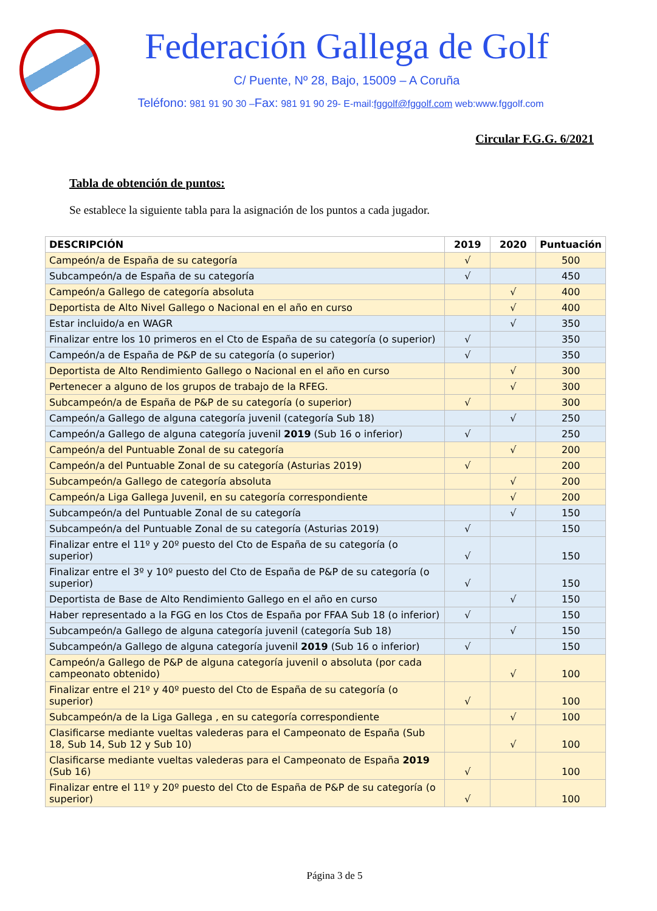Federación Gallega de Golf
C/ Puente, Nº 28, Bajo, 15009 – A Coruña
Teléfono: 981 91 90 30 –Fax: 981 91 90 29- E-mail:fggolf@fggolf.com web:www.fggolf.com
Circular F.G.G. 6/2021
Tabla de obtención de puntos:
Se establece la siguiente tabla para la asignación de los puntos a cada jugador.
| DESCRIPCIÓN | 2019 | 2020 | Puntuación |
| --- | --- | --- | --- |
| Campeón/a de España de su categoría | √ | | 500 |
| Subcampeón/a de España de su categoría | √ | | 450 |
| Campeón/a Gallego de categoría absoluta | | √ | 400 |
| Deportista de Alto Nivel Gallego o Nacional en el año en curso | | √ | 400 |
| Estar incluido/a en WAGR | | √ | 350 |
| Finalizar entre los 10 primeros en el Cto de España de su categoría (o superior) | √ | | 350 |
| Campeón/a de España de P&P de su categoría (o superior) | √ | | 350 |
| Deportista de Alto Rendimiento Gallego o Nacional en el año en curso | | √ | 300 |
| Pertenecer a alguno de los grupos de trabajo de la RFEG. | | √ | 300 |
| Subcampeón/a de España de P&P de su categoría (o superior) | √ | | 300 |
| Campeón/a Gallego de alguna categoría juvenil (categoría Sub 18) | | √ | 250 |
| Campeón/a Gallego de alguna categoría juvenil 2019 (Sub 16 o inferior) | √ | | 250 |
| Campeón/a del Puntuable Zonal de su categoría | | √ | 200 |
| Campeón/a del Puntuable Zonal de su categoría (Asturias 2019) | √ | | 200 |
| Subcampeón/a Gallego de categoría absoluta | | √ | 200 |
| Campeón/a Liga Gallega Juvenil, en su categoría correspondiente | | √ | 200 |
| Subcampeón/a del Puntuable Zonal de su categoría | | √ | 150 |
| Subcampeón/a del Puntuable Zonal de su categoría (Asturias 2019) | √ | | 150 |
| Finalizar entre el 11º y 20º puesto del Cto de España de su categoría (o superior) | √ | | 150 |
| Finalizar entre el 3º y 10º puesto del Cto de España de P&P de su categoría (o superior) | √ | | 150 |
| Deportista de Base de Alto Rendimiento Gallego en el año en curso | | √ | 150 |
| Haber representado a la FGG en los Ctos de España por FFAA Sub 18 (o inferior) | √ | | 150 |
| Subcampeón/a Gallego de alguna categoría juvenil (categoría Sub 18) | | √ | 150 |
| Subcampeón/a Gallego de alguna categoría juvenil 2019 (Sub 16 o inferior) | √ | | 150 |
| Campeón/a Gallego de P&P de alguna categoría juvenil o absoluta (por cada campeonato obtenido) | | √ | 100 |
| Finalizar entre el 21º y 40º puesto del Cto de España de su categoría (o superior) | √ | | 100 |
| Subcampeón/a de la Liga Gallega , en su categoría correspondiente | | √ | 100 |
| Clasificarse mediante vueltas valederas para el Campeonato de España (Sub 18, Sub 14, Sub 12 y Sub 10) | | √ | 100 |
| Clasificarse mediante vueltas valederas para el Campeonato de España 2019 (Sub 16) | √ | | 100 |
| Finalizar entre el 11º y 20º puesto del Cto de España de P&P de su categoría (o superior) | √ | | 100 |
Página 3 de 5